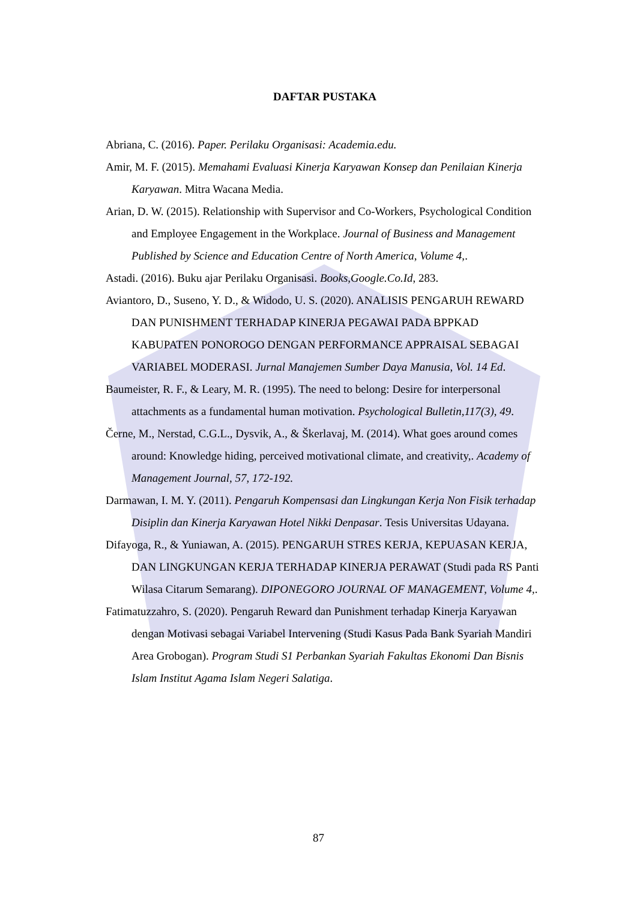DAFTAR PUSTAKA
Abriana, C. (2016). Paper. Perilaku Organisasi: Academia.edu.
Amir, M. F. (2015). Memahami Evaluasi Kinerja Karyawan Konsep dan Penilaian Kinerja Karyawan. Mitra Wacana Media.
Arian, D. W. (2015). Relationship with Supervisor and Co-Workers, Psychological Condition and Employee Engagement in the Workplace. Journal of Business and Management Published by Science and Education Centre of North America, Volume 4,.
Astadi. (2016). Buku ajar Perilaku Organisasi. Books,Google.Co.Id, 283.
Aviantoro, D., Suseno, Y. D., & Widodo, U. S. (2020). ANALISIS PENGARUH REWARD DAN PUNISHMENT TERHADAP KINERJA PEGAWAI PADA BPPKAD KABUPATEN PONOROGO DENGAN PERFORMANCE APPRAISAL SEBAGAI VARIABEL MODERASI. Jurnal Manajemen Sumber Daya Manusia, Vol. 14 Ed.
Baumeister, R. F., & Leary, M. R. (1995). The need to belong: Desire for interpersonal attachments as a fundamental human motivation. Psychological Bulletin,117(3), 49.
Černe, M., Nerstad, C.G.L., Dysvik, A., & Škerlavaj, M. (2014). What goes around comes around: Knowledge hiding, perceived motivational climate, and creativity,. Academy of Management Journal, 57, 172-192.
Darmawan, I. M. Y. (2011). Pengaruh Kompensasi dan Lingkungan Kerja Non Fisik terhadap Disiplin dan Kinerja Karyawan Hotel Nikki Denpasar. Tesis Universitas Udayana.
Difayoga, R., & Yuniawan, A. (2015). PENGARUH STRES KERJA, KEPUASAN KERJA, DAN LINGKUNGAN KERJA TERHADAP KINERJA PERAWAT (Studi pada RS Panti Wilasa Citarum Semarang). DIPONEGORO JOURNAL OF MANAGEMENT, Volume 4,.
Fatimatuzzahro, S. (2020). Pengaruh Reward dan Punishment terhadap Kinerja Karyawan dengan Motivasi sebagai Variabel Intervening (Studi Kasus Pada Bank Syariah Mandiri Area Grobogan). Program Studi S1 Perbankan Syariah Fakultas Ekonomi Dan Bisnis Islam Institut Agama Islam Negeri Salatiga.
87